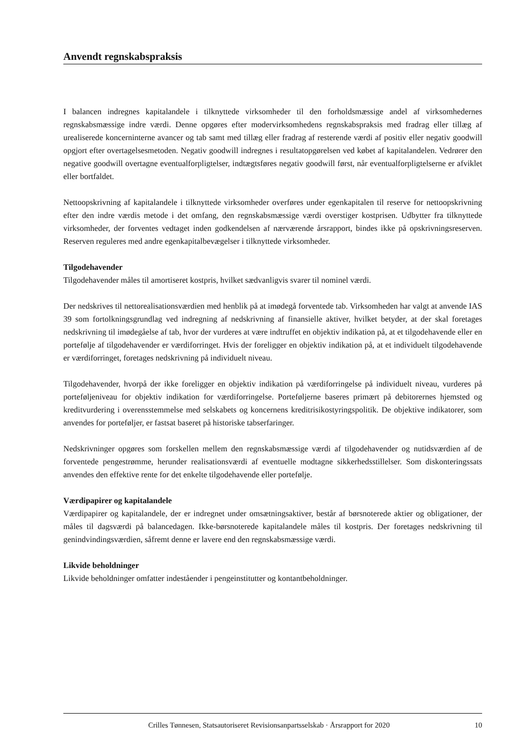Anvendt regnskabspraksis
I balancen indregnes kapitalandele i tilknyttede virksomheder til den forholdsmæssige andel af virksomhedernes regnskabsmæssige indre værdi. Denne opgøres efter modervirksomhedens regnskabspraksis med fradrag eller tillæg af urealiserede koncerninterne avancer og tab samt med tillæg eller fradrag af resterende værdi af positiv eller negativ goodwill opgjort efter overtagelsesmetoden. Negativ goodwill indregnes i resultatopgørelsen ved købet af kapitalandelen. Vedrører den negative goodwill overtagne eventualforpligtelser, indtægtsføres negativ goodwill først, når eventualforpligtelserne er afviklet eller bortfaldet.
Nettoopskrivning af kapitalandele i tilknyttede virksomheder overføres under egenkapitalen til reserve for nettoopskrivning efter den indre værdis metode i det omfang, den regnskabsmæssige værdi overstiger kostprisen. Udbytter fra tilknyttede virksomheder, der forventes vedtaget inden godkendelsen af nærværende årsrapport, bindes ikke på opskrivningsreserven. Reserven reguleres med andre egenkapitalbevægelser i tilknyttede virksomheder.
Tilgodehavender
Tilgodehavender måles til amortiseret kostpris, hvilket sædvanligvis svarer til nominel værdi.
Der nedskrives til nettorealisationsværdien med henblik på at imødegå forventede tab. Virksomheden har valgt at anvende IAS 39 som fortolkningsgrundlag ved indregning af nedskrivning af finansielle aktiver, hvilket betyder, at der skal foretages nedskrivning til imødegåelse af tab, hvor der vurderes at være indtruffet en objektiv indikation på, at et tilgodehavende eller en portefølje af tilgodehavender er værdiforringet. Hvis der foreligger en objektiv indikation på, at et individuelt tilgodehavende er værdiforringet, foretages nedskrivning på individuelt niveau.
Tilgodehavender, hvorpå der ikke foreligger en objektiv indikation på værdiforringelse på individuelt niveau, vurderes på porteføljeniveau for objektiv indikation for værdiforringelse. Porteføljerne baseres primært på debitorernes hjemsted og kreditvurdering i overensstemmelse med selskabets og koncernens kreditrisikostyringspolitik. De objektive indikatorer, som anvendes for porteføljer, er fastsat baseret på historiske tabserfaringer.
Nedskrivninger opgøres som forskellen mellem den regnskabsmæssige værdi af tilgodehavender og nutidsværdien af de forventede pengestrømme, herunder realisationsværdi af eventuelle modtagne sikkerhedsstillelser. Som diskonteringssats anvendes den effektive rente for det enkelte tilgodehavende eller portefølje.
Værdipapirer og kapitalandele
Værdipapirer og kapitalandele, der er indregnet under omsætningsaktiver, består af børsnoterede aktier og obligationer, der måles til dagsværdi på balancedagen. Ikke-børsnoterede kapitalandele måles til kostpris. Der foretages nedskrivning til genindvindingsværdien, såfremt denne er lavere end den regnskabsmæssige værdi.
Likvide beholdninger
Likvide beholdninger omfatter indeståender i pengeinstitutter og kontantbeholdninger.
Crilles Tønnesen, Statsautoriseret Revisionsanpartsselskab · Årsrapport for 2020 10